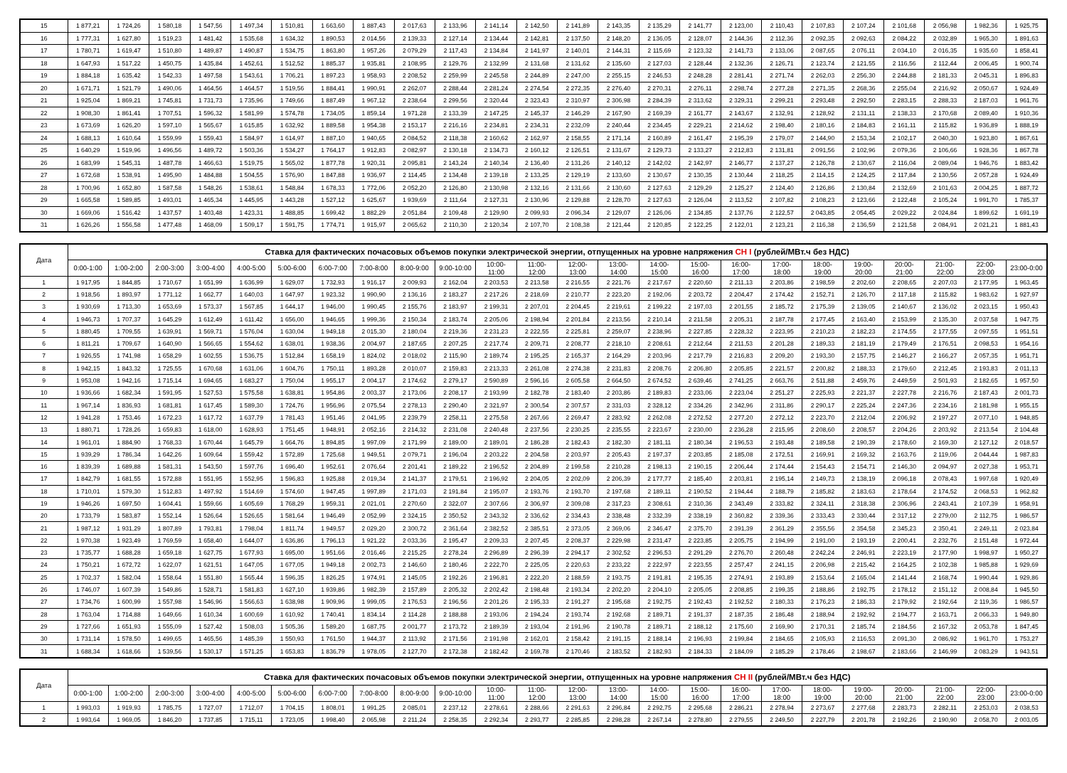| 15 | 1 877,21 | 1 724,26 | 1 580,18 | 1 547,56 | 1 497,34 | 1 510,81 | 1 663,60 | 1 887,43 | 2 017,63 | 2 133,96 | 2 141,14 | 2 142,50 | 2 141,89 | 2 143,35 | 2 135,29 | 2 141,77 | 2 123,00 | 2 110,43 | 2 107,83 | 2 107,24 | 2 101,68 | 2 056,98 | 1 982,36 | 1 925,75 |
| 16 | 1 777,31 | 1 627,80 | 1 519,23 | 1 481,42 | 1 535,68 | 1 634,32 | 1 890,53 | 2 014,56 | 2 139,33 | 2 127,14 | 2 134,44 | 2 142,81 | 2 137,50 | 2 148,20 | 2 136,05 | 2 128,07 | 2 144,36 | 2 112,36 | 2 092,35 | 2 092,63 | 2 084,22 | 2 032,89 | 1 965,30 | 1 891,63 |
| 17 | 1 780,71 | 1 619,47 | 1 510,80 | 1 489,87 | 1 490,87 | 1 534,75 | 1 863,80 | 1 957,26 | 2 079,29 | 2 117,43 | 2 134,84 | 2 141,97 | 2 140,01 | 2 144,31 | 2 115,69 | 2 123,32 | 2 141,73 | 2 133,06 | 2 087,65 | 2 076,11 | 2 034,10 | 2 016,35 | 1 935,60 | 1 858,41 |
| 18 | 1 647,93 | 1 517,22 | 1 450,75 | 1 435,84 | 1 452,61 | 1 512,52 | 1 885,37 | 1 935,81 | 2 108,95 | 2 129,76 | 2 132,99 | 2 131,68 | 2 131,62 | 2 135,60 | 2 127,03 | 2 128,44 | 2 132,36 | 2 126,71 | 2 123,74 | 2 121,55 | 2 116,56 | 2 112,44 | 2 006,45 | 1 900,74 |
| 19 | 1 884,18 | 1 635,42 | 1 542,33 | 1 497,58 | 1 543,61 | 1 706,21 | 1 897,23 | 1 958,93 | 2 208,52 | 2 259,99 | 2 245,58 | 2 244,89 | 2 247,00 | 2 255,15 | 2 246,53 | 2 248,28 | 2 281,41 | 2 271,74 | 2 262,03 | 2 256,30 | 2 244,88 | 2 181,33 | 2 045,31 | 1 896,83 |
| 20 | 1 671,71 | 1 521,79 | 1 490,06 | 1 464,56 | 1 464,57 | 1 519,56 | 1 884,41 | 1 990,91 | 2 262,07 | 2 288,44 | 2 281,24 | 2 274,54 | 2 272,35 | 2 276,40 | 2 270,31 | 2 276,11 | 2 298,74 | 2 277,28 | 2 271,35 | 2 268,36 | 2 255,04 | 2 216,92 | 2 050,67 | 1 924,49 |
| 21 | 1 925,04 | 1 869,21 | 1 745,81 | 1 731,73 | 1 735,96 | 1 749,66 | 1 887,49 | 1 967,12 | 2 238,64 | 2 299,56 | 2 320,44 | 2 323,43 | 2 310,97 | 2 306,98 | 2 284,39 | 2 313,62 | 2 329,31 | 2 299,21 | 2 293,48 | 2 292,50 | 2 283,15 | 2 288,33 | 2 187,03 | 1 961,76 |
| 22 | 1 908,30 | 1 861,41 | 1 707,51 | 1 596,32 | 1 581,99 | 1 574,78 | 1 734,05 | 1 859,14 | 1 971,28 | 2 133,39 | 2 147,25 | 2 145,37 | 2 146,29 | 2 167,90 | 2 169,39 | 2 161,77 | 2 143,67 | 2 132,91 | 2 128,92 | 2 131,11 | 2 138,33 | 2 170,68 | 2 089,40 | 1 910,36 |
| 23 | 1 673,69 | 1 626,20 | 1 597,10 | 1 565,67 | 1 615,85 | 1 632,92 | 1 889,58 | 1 954,38 | 2 153,17 | 2 216,16 | 2 234,81 | 2 234,31 | 2 232,09 | 2 240,44 | 2 234,45 | 2 229,21 | 2 214,62 | 2 198,40 | 2 180,16 | 2 184,83 | 2 161,11 | 2 115,82 | 1 936,89 | 1 888,19 |
| 24 | 1 688,13 | 1 610,64 | 1 559,99 | 1 559,43 | 1 584,97 | 1 614,97 | 1 887,10 | 1 940,65 | 2 084,52 | 2 118,38 | 2 160,62 | 2 162,97 | 2 158,55 | 2 171,14 | 2 160,89 | 2 161,47 | 2 195,39 | 2 179,07 | 2 144,90 | 2 153,34 | 2 102,17 | 2 040,30 | 1 923,80 | 1 867,61 |
| 25 | 1 640,29 | 1 519,96 | 1 496,56 | 1 489,72 | 1 503,36 | 1 534,27 | 1 764,17 | 1 912,83 | 2 082,97 | 2 130,18 | 2 134,73 | 2 160,12 | 2 126,51 | 2 131,67 | 2 129,73 | 2 133,27 | 2 212,83 | 2 131,81 | 2 091,56 | 2 102,96 | 2 079,36 | 2 106,66 | 1 928,36 | 1 867,78 |
| 26 | 1 683,99 | 1 545,31 | 1 487,78 | 1 466,63 | 1 519,75 | 1 565,02 | 1 877,78 | 1 920,31 | 2 095,81 | 2 143,24 | 2 140,34 | 2 136,40 | 2 131,26 | 2 140,12 | 2 142,02 | 2 142,97 | 2 146,77 | 2 137,27 | 2 126,78 | 2 130,67 | 2 116,04 | 2 089,04 | 1 946,76 | 1 883,42 |
| 27 | 1 672,68 | 1 538,91 | 1 495,90 | 1 484,88 | 1 504,55 | 1 576,90 | 1 847,88 | 1 936,97 | 2 114,45 | 2 134,48 | 2 139,18 | 2 133,25 | 2 129,19 | 2 133,60 | 2 130,67 | 2 130,35 | 2 130,44 | 2 118,25 | 2 114,15 | 2 124,25 | 2 117,84 | 2 130,56 | 2 057,28 | 1 924,49 |
| 28 | 1 700,96 | 1 652,80 | 1 587,58 | 1 548,26 | 1 538,61 | 1 548,84 | 1 678,33 | 1 772,06 | 2 052,20 | 2 126,80 | 2 130,98 | 2 132,16 | 2 131,66 | 2 130,60 | 2 127,63 | 2 129,29 | 2 125,27 | 2 124,40 | 2 126,86 | 2 130,84 | 2 132,69 | 2 101,63 | 2 004,25 | 1 887,72 |
| 29 | 1 665,58 | 1 589,85 | 1 493,01 | 1 465,34 | 1 445,95 | 1 443,28 | 1 527,12 | 1 625,67 | 1 939,69 | 2 111,64 | 2 127,31 | 2 130,96 | 2 129,88 | 2 128,70 | 2 127,63 | 2 126,04 | 2 113,52 | 2 107,82 | 2 108,23 | 2 123,66 | 2 122,48 | 2 105,24 | 1 991,70 | 1 785,37 |
| 30 | 1 669,06 | 1 516,42 | 1 437,57 | 1 403,48 | 1 423,31 | 1 488,85 | 1 699,42 | 1 882,29 | 2 051,84 | 2 109,48 | 2 129,90 | 2 099,93 | 2 096,34 | 2 129,07 | 2 126,06 | 2 134,85 | 2 137,76 | 2 122,57 | 2 043,85 | 2 054,45 | 2 029,22 | 2 024,84 | 1 899,62 | 1 691,19 |
| 31 | 1 626,26 | 1 556,58 | 1 477,48 | 1 468,09 | 1 509,17 | 1 591,75 | 1 774,71 | 1 915,97 | 2 065,62 | 2 110,30 | 2 120,34 | 2 107,70 | 2 108,38 | 2 121,44 | 2 120,85 | 2 122,25 | 2 122,01 | 2 123,21 | 2 116,38 | 2 136,59 | 2 121,58 | 2 084,91 | 2 021,21 | 1 881,43 |
| Дата | Ставка для фактических почасовых объемов покупки электрической энергии, отпущенных на уровне напряжения СН I (рублей/МВт.ч без НДС) | | | | | | | | | | | | | | | | | | | | | | | |
| --- | --- | --- | --- | --- | --- | --- | --- | --- | --- | --- | --- | --- | --- | --- | --- | --- | --- | --- | --- | --- | --- | --- | --- | --- |
| | 0:00-1:00 | 1:00-2:00 | 2:00-3:00 | 3:00-4:00 | 4:00-5:00 | 5:00-6:00 | 6:00-7:00 | 7:00-8:00 | 8:00-9:00 | 9:00-10:00 | 10:00- 11:00 | 11:00- 12:00 | 12:00- 13:00 | 13:00- 14:00 | 14:00- 15:00 | 15:00- 16:00 | 16:00- 17:00 | 17:00- 18:00 | 18:00- 19:00 | 19:00- 20:00 | 20:00- 21:00 | 21:00- 22:00 | 22:00- 23:00 | 23:00-0:00 |
| 1 | 1 917,95 | 1 844,85 | 1 710,67 | 1 651,99 | 1 636,99 | 1 629,07 | 1 732,93 | 1 916,17 | 2 009,93 | 2 162,04 | 2 203,53 | 2 213,58 | 2 216,55 | 2 221,76 | 2 217,67 | 2 220,60 | 2 211,13 | 2 203,86 | 2 198,59 | 2 202,60 | 2 208,65 | 2 207,03 | 2 177,95 | 1 963,45 |
| 2 | 1 918,56 | 1 893,97 | 1 771,12 | 1 662,77 | 1 640,03 | 1 647,97 | 1 923,32 | 1 990,90 | 2 136,16 | 2 183,27 | 2 217,26 | 2 218,69 | 2 210,77 | 2 223,20 | 2 192,06 | 2 203,72 | 2 204,47 | 2 174,42 | 2 152,71 | 2 126,70 | 2 117,18 | 2 115,82 | 1 983,62 | 1 927,97 |
| 3 | 1 930,69 | 1 713,30 | 1 653,69 | 1 573,37 | 1 567,85 | 1 644,17 | 1 946,00 | 1 990,45 | 2 155,76 | 2 183,97 | 2 199,31 | 2 207,01 | 2 204,45 | 2 219,61 | 2 199,22 | 2 197,03 | 2 201,55 | 2 185,72 | 2 175,39 | 2 139,05 | 2 140,67 | 2 136,02 | 2 023,15 | 1 950,43 |
| 4 | 1 946,73 | 1 707,37 | 1 645,29 | 1 612,49 | 1 611,42 | 1 656,00 | 1 946,65 | 1 999,36 | 2 150,34 | 2 183,74 | 2 205,06 | 2 198,94 | 2 201,84 | 2 213,56 | 2 210,14 | 2 211,58 | 2 205,31 | 2 187,78 | 2 177,45 | 2 163,40 | 2 153,99 | 2 135,30 | 2 037,58 | 1 947,75 |
| 5 | 1 880,45 | 1 709,55 | 1 639,91 | 1 569,71 | 1 576,04 | 1 630,04 | 1 949,18 | 2 015,30 | 2 180,04 | 2 219,36 | 2 231,23 | 2 222,55 | 2 225,81 | 2 259,07 | 2 238,96 | 2 227,85 | 2 228,32 | 2 223,95 | 2 210,23 | 2 182,23 | 2 174,55 | 2 177,55 | 2 097,55 | 1 951,51 |
| 6 | 1 811,21 | 1 709,67 | 1 640,90 | 1 566,65 | 1 554,62 | 1 638,01 | 1 938,36 | 2 004,97 | 2 187,65 | 2 207,25 | 2 217,74 | 2 209,71 | 2 208,77 | 2 218,10 | 2 208,61 | 2 212,64 | 2 211,53 | 2 201,28 | 2 189,33 | 2 181,19 | 2 179,49 | 2 176,51 | 2 098,53 | 1 954,16 |
| 7 | 1 926,55 | 1 741,98 | 1 658,29 | 1 602,55 | 1 536,75 | 1 512,84 | 1 658,19 | 1 824,02 | 2 018,02 | 2 115,90 | 2 189,74 | 2 195,25 | 2 165,37 | 2 164,29 | 2 203,96 | 2 217,79 | 2 216,83 | 2 209,20 | 2 193,30 | 2 157,75 | 2 146,27 | 2 166,27 | 2 057,35 | 1 951,71 |
| 8 | 1 942,15 | 1 843,32 | 1 725,55 | 1 670,68 | 1 631,06 | 1 604,76 | 1 750,11 | 1 893,28 | 2 010,07 | 2 159,83 | 2 213,33 | 2 261,08 | 2 274,38 | 2 231,83 | 2 208,76 | 2 206,80 | 2 205,85 | 2 221,57 | 2 200,82 | 2 188,33 | 2 179,60 | 2 212,45 | 2 193,83 | 2 011,13 |
| 9 | 1 953,08 | 1 942,16 | 1 715,14 | 1 694,65 | 1 683,27 | 1 750,04 | 1 955,17 | 2 004,17 | 2 174,62 | 2 279,17 | 2 590,89 | 2 596,16 | 2 605,58 | 2 664,50 | 2 674,52 | 2 639,46 | 2 741,25 | 2 663,76 | 2 511,88 | 2 459,76 | 2 449,59 | 2 501,93 | 2 182,65 | 1 957,50 |
| 10 | 1 936,66 | 1 682,34 | 1 591,95 | 1 527,53 | 1 575,58 | 1 638,81 | 1 954,86 | 2 003,37 | 2 173,06 | 2 208,17 | 2 193,99 | 2 182,78 | 2 183,40 | 2 203,86 | 2 189,83 | 2 233,06 | 2 223,04 | 2 251,27 | 2 225,93 | 2 221,37 | 2 227,78 | 2 216,76 | 2 187,43 | 2 001,73 |
| 11 | 1 967,14 | 1 836,93 | 1 681,81 | 1 617,45 | 1 589,30 | 1 724,76 | 1 956,96 | 2 075,54 | 2 278,13 | 2 290,40 | 2 321,97 | 2 300,54 | 2 307,57 | 2 331,03 | 2 328,12 | 2 334,26 | 2 342,96 | 2 311,86 | 2 290,17 | 2 225,24 | 2 247,36 | 2 234,16 | 2 181,98 | 1 955,15 |
| 12 | 1 941,28 | 1 753,46 | 1 672,23 | 1 617,72 | 1 637,79 | 1 781,43 | 1 951,46 | 2 041,95 | 2 239,79 | 2 258,11 | 2 275,58 | 2 267,66 | 2 269,47 | 2 283,92 | 2 262,08 | 2 272,52 | 2 277,20 | 2 272,12 | 2 223,70 | 2 212,04 | 2 206,92 | 2 197,27 | 2 077,10 | 1 948,85 |
| 13 | 1 880,71 | 1 728,26 | 1 659,83 | 1 618,00 | 1 628,93 | 1 751,45 | 1 948,91 | 2 052,16 | 2 214,32 | 2 231,08 | 2 240,48 | 2 237,56 | 2 230,25 | 2 235,55 | 2 223,67 | 2 230,00 | 2 236,28 | 2 215,95 | 2 208,60 | 2 208,57 | 2 204,26 | 2 203,92 | 2 213,54 | 2 104,48 |
| 14 | 1 961,01 | 1 884,90 | 1 768,33 | 1 670,44 | 1 645,79 | 1 664,76 | 1 894,85 | 1 997,09 | 2 171,99 | 2 189,00 | 2 189,01 | 2 186,28 | 2 182,43 | 2 182,30 | 2 181,11 | 2 180,34 | 2 196,53 | 2 193,48 | 2 189,58 | 2 190,39 | 2 178,60 | 2 169,30 | 2 127,12 | 2 018,57 |
| 15 | 1 939,29 | 1 786,34 | 1 642,26 | 1 609,64 | 1 559,42 | 1 572,89 | 1 725,68 | 1 949,51 | 2 079,71 | 2 196,04 | 2 203,22 | 2 204,58 | 2 203,97 | 2 205,43 | 2 197,37 | 2 203,85 | 2 185,08 | 2 172,51 | 2 169,91 | 2 169,32 | 2 163,76 | 2 119,06 | 2 044,44 | 1 987,83 |
| 16 | 1 839,39 | 1 689,88 | 1 581,31 | 1 543,50 | 1 597,76 | 1 696,40 | 1 952,61 | 2 076,64 | 2 201,41 | 2 189,22 | 2 196,52 | 2 204,89 | 2 199,58 | 2 210,28 | 2 198,13 | 2 190,15 | 2 206,44 | 2 174,44 | 2 154,43 | 2 154,71 | 2 146,30 | 2 094,97 | 2 027,38 | 1 953,71 |
| 17 | 1 842,79 | 1 681,55 | 1 572,88 | 1 551,95 | 1 552,95 | 1 596,83 | 1 925,88 | 2 019,34 | 2 141,37 | 2 179,51 | 2 196,92 | 2 204,05 | 2 202,09 | 2 206,39 | 2 177,77 | 2 185,40 | 2 203,81 | 2 195,14 | 2 149,73 | 2 138,19 | 2 096,18 | 2 078,43 | 1 997,68 | 1 920,49 |
| 18 | 1 710,01 | 1 579,30 | 1 512,83 | 1 497,92 | 1 514,69 | 1 574,60 | 1 947,45 | 1 997,89 | 2 171,03 | 2 191,84 | 2 195,07 | 2 193,76 | 2 193,70 | 2 197,68 | 2 189,11 | 2 190,52 | 2 194,44 | 2 188,79 | 2 185,82 | 2 183,63 | 2 178,64 | 2 174,52 | 2 068,53 | 1 962,82 |
| 19 | 1 946,26 | 1 697,50 | 1 604,41 | 1 559,66 | 1 605,69 | 1 768,29 | 1 959,31 | 2 021,01 | 2 270,60 | 2 322,07 | 2 307,66 | 2 306,97 | 2 309,08 | 2 317,23 | 2 308,61 | 2 310,36 | 2 343,49 | 2 333,82 | 2 324,11 | 2 318,38 | 2 306,96 | 2 243,41 | 2 107,39 | 1 958,91 |
| 20 | 1 733,79 | 1 583,87 | 1 552,14 | 1 526,64 | 1 526,65 | 1 581,64 | 1 946,49 | 2 052,99 | 2 324,15 | 2 350,52 | 2 343,32 | 2 336,62 | 2 334,43 | 2 338,48 | 2 332,39 | 2 338,19 | 2 360,82 | 2 339,36 | 2 333,43 | 2 330,44 | 2 317,12 | 2 279,00 | 2 112,75 | 1 986,57 |
| 21 | 1 987,12 | 1 931,29 | 1 807,89 | 1 793,81 | 1 798,04 | 1 811,74 | 1 949,57 | 2 029,20 | 2 300,72 | 2 361,64 | 2 382,52 | 2 385,51 | 2 373,05 | 2 369,06 | 2 346,47 | 2 375,70 | 2 391,39 | 2 361,29 | 2 355,56 | 2 354,58 | 2 345,23 | 2 350,41 | 2 249,11 | 2 023,84 |
| 22 | 1 970,38 | 1 923,49 | 1 769,59 | 1 658,40 | 1 644,07 | 1 636,86 | 1 796,13 | 1 921,22 | 2 033,36 | 2 195,47 | 2 209,33 | 2 207,45 | 2 208,37 | 2 229,98 | 2 231,47 | 2 223,85 | 2 205,75 | 2 194,99 | 2 191,00 | 2 193,19 | 2 200,41 | 2 232,76 | 2 151,48 | 1 972,44 |
| 23 | 1 735,77 | 1 688,28 | 1 659,18 | 1 627,75 | 1 677,93 | 1 695,00 | 1 951,66 | 2 016,46 | 2 215,25 | 2 278,24 | 2 296,89 | 2 296,39 | 2 294,17 | 2 302,52 | 2 296,53 | 2 291,29 | 2 276,70 | 2 260,48 | 2 242,24 | 2 246,91 | 2 223,19 | 2 177,90 | 1 998,97 | 1 950,27 |
| 24 | 1 750,21 | 1 672,72 | 1 622,07 | 1 621,51 | 1 647,05 | 1 677,05 | 1 949,18 | 2 002,73 | 2 146,60 | 2 180,46 | 2 222,70 | 2 225,05 | 2 220,63 | 2 233,22 | 2 222,97 | 2 223,55 | 2 257,47 | 2 241,15 | 2 206,98 | 2 215,42 | 2 164,25 | 2 102,38 | 1 985,88 | 1 929,69 |
| 25 | 1 702,37 | 1 582,04 | 1 558,64 | 1 551,80 | 1 565,44 | 1 596,35 | 1 826,25 | 1 974,91 | 2 145,05 | 2 192,26 | 2 196,81 | 2 222,20 | 2 188,59 | 2 193,75 | 2 191,81 | 2 195,35 | 2 274,91 | 2 193,89 | 2 153,64 | 2 165,04 | 2 141,44 | 2 168,74 | 1 990,44 | 1 929,86 |
| 26 | 1 746,07 | 1 607,39 | 1 549,86 | 1 528,71 | 1 581,83 | 1 627,10 | 1 939,86 | 1 982,39 | 2 157,89 | 2 205,32 | 2 202,42 | 2 198,48 | 2 193,34 | 2 202,20 | 2 204,10 | 2 205,05 | 2 208,85 | 2 199,35 | 2 188,86 | 2 192,75 | 2 178,12 | 2 151,12 | 2 008,84 | 1 945,50 |
| 27 | 1 734,76 | 1 600,99 | 1 557,98 | 1 546,96 | 1 566,63 | 1 638,98 | 1 909,96 | 1 999,05 | 2 176,53 | 2 196,56 | 2 201,26 | 2 195,33 | 2 191,27 | 2 195,68 | 2 192,75 | 2 192,43 | 2 192,52 | 2 180,33 | 2 176,23 | 2 186,33 | 2 179,92 | 2 192,64 | 2 119,36 | 1 986,57 |
| 28 | 1 763,04 | 1 714,88 | 1 649,66 | 1 610,34 | 1 600,69 | 1 610,92 | 1 740,41 | 1 834,14 | 2 114,28 | 2 188,88 | 2 193,06 | 2 194,24 | 2 193,74 | 2 192,68 | 2 189,71 | 2 191,37 | 2 187,35 | 2 186,48 | 2 188,94 | 2 192,92 | 2 194,77 | 2 163,71 | 2 066,33 | 1 949,80 |
| 29 | 1 727,66 | 1 651,93 | 1 555,09 | 1 527,42 | 1 508,03 | 1 505,36 | 1 589,20 | 1 687,75 | 2 001,77 | 2 173,72 | 2 189,39 | 2 193,04 | 2 191,96 | 2 190,78 | 2 189,71 | 2 188,12 | 2 175,60 | 2 169,90 | 2 170,31 | 2 185,74 | 2 184,56 | 2 167,32 | 2 053,78 | 1 847,45 |
| 30 | 1 731,14 | 1 578,50 | 1 499,65 | 1 465,56 | 1 485,39 | 1 550,93 | 1 761,50 | 1 944,37 | 2 113,92 | 2 171,56 | 2 191,98 | 2 162,01 | 2 158,42 | 2 191,15 | 2 188,14 | 2 196,93 | 2 199,84 | 2 184,65 | 2 105,93 | 2 116,53 | 2 091,30 | 2 086,92 | 1 961,70 | 1 753,27 |
| 31 | 1 688,34 | 1 618,66 | 1 539,56 | 1 530,17 | 1 571,25 | 1 653,83 | 1 836,79 | 1 978,05 | 2 127,70 | 2 172,38 | 2 182,42 | 2 169,78 | 2 170,46 | 2 183,52 | 2 182,93 | 2 184,33 | 2 184,09 | 2 185,29 | 2 178,46 | 2 198,67 | 2 183,66 | 2 146,99 | 2 083,29 | 1 943,51 |
| Дата | Ставка для фактических почасовых объемов покупки электрической энергии, отпущенных на уровне напряжения СН II (рублей/МВт.ч без НДС) | | | | | | | | | | | | | | | | | | | | | | | |
| --- | --- | --- | --- | --- | --- | --- | --- | --- | --- | --- | --- | --- | --- | --- | --- | --- | --- | --- | --- | --- | --- | --- | --- | --- |
| | 0:00-1:00 | 1:00-2:00 | 2:00-3:00 | 3:00-4:00 | 4:00-5:00 | 5:00-6:00 | 6:00-7:00 | 7:00-8:00 | 8:00-9:00 | 9:00-10:00 | 10:00- 11:00 | 11:00- 12:00 | 12:00- 13:00 | 13:00- 14:00 | 14:00- 15:00 | 15:00- 16:00 | 16:00- 17:00 | 17:00- 18:00 | 18:00- 19:00 | 19:00- 20:00 | 20:00- 21:00 | 21:00- 22:00 | 22:00- 23:00 | 23:00-0:00 |
| 1 | 1 993,03 | 1 919,93 | 1 785,75 | 1 727,07 | 1 712,07 | 1 704,15 | 1 808,01 | 1 991,25 | 2 085,01 | 2 237,12 | 2 278,61 | 2 288,66 | 2 291,63 | 2 296,84 | 2 292,75 | 2 295,68 | 2 286,21 | 2 278,94 | 2 273,67 | 2 277,68 | 2 283,73 | 2 282,11 | 2 253,03 | 2 038,53 |
| 2 | 1 993,64 | 1 969,05 | 1 846,20 | 1 737,85 | 1 715,11 | 1 723,05 | 1 998,40 | 2 065,98 | 2 211,24 | 2 258,35 | 2 292,34 | 2 293,77 | 2 285,85 | 2 298,28 | 2 267,14 | 2 278,80 | 2 279,55 | 2 249,50 | 2 227,79 | 2 201,78 | 2 192,26 | 2 190,90 | 2 058,70 | 2 003,05 |